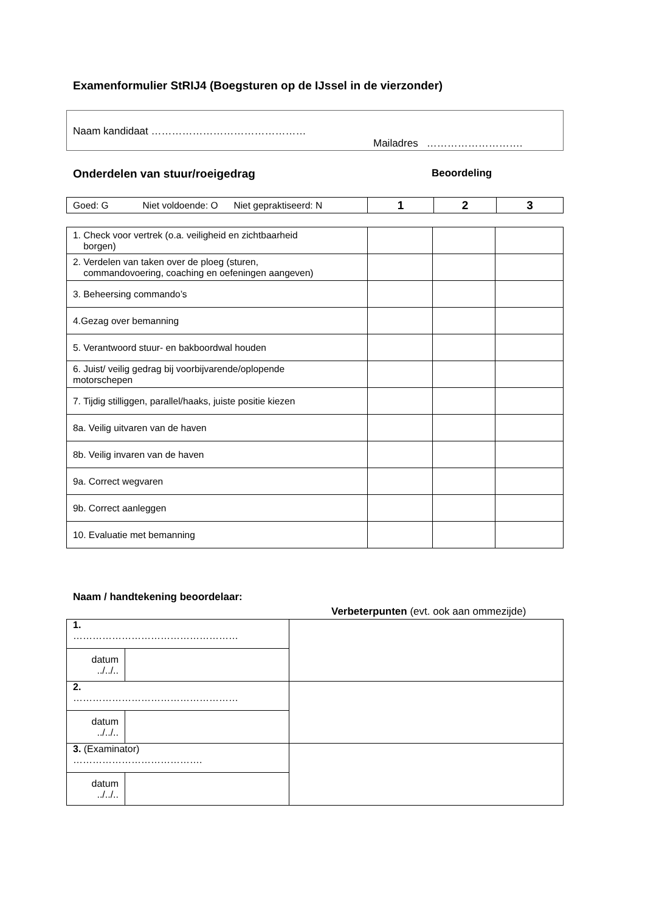Examenformulier StRIJ4 (Boegsturen op de IJssel in de vierzonder)
Naam kandidaat ………………………………………
Mailadres ……………………….
Onderdelen van stuur/roeigedrag Beoordeling
| Goed: G Niet voldoende: O Niet gepraktiseerd: N | 1 | 2 | 3 |
| 1. Check voor vertrek (o.a. veiligheid en zichtbaarheid borgen) | | | |
| 2. Verdelen van taken over de ploeg (sturen, commandovoering, coaching en oefeningen aangeven) | | | |
| 3. Beheersing commando’s | | | |
| 4.Gezag over bemanning | | | |
| 5. Verantwoord stuur- en bakboordwal houden | | | |
| 6. Juist/ veilig gedrag bij voorbijvarende/oplopende motorschepen | | | |
| 7. Tijdig stilliggen, parallel/haaks, juiste positie kiezen | | | |
| 8a. Veilig uitvaren van de haven | | | |
| 8b. Veilig invaren van de haven | | | |
| 9a. Correct wegvaren | | | |
| 9b. Correct aanleggen | | | |
| 10. Evaluatie met bemanning | | | |
Naam / handtekening beoordelaar:
Verbeterpunten (evt. ook aan ommezijde)
| 1. …………………………………………… | | |
| datum ../../.. | | |
| 2. …………………………………………… | | |
| datum ../../.. | | |
| 3. (Examinator) …………………………………. | | |
| datum ../../.. | | |